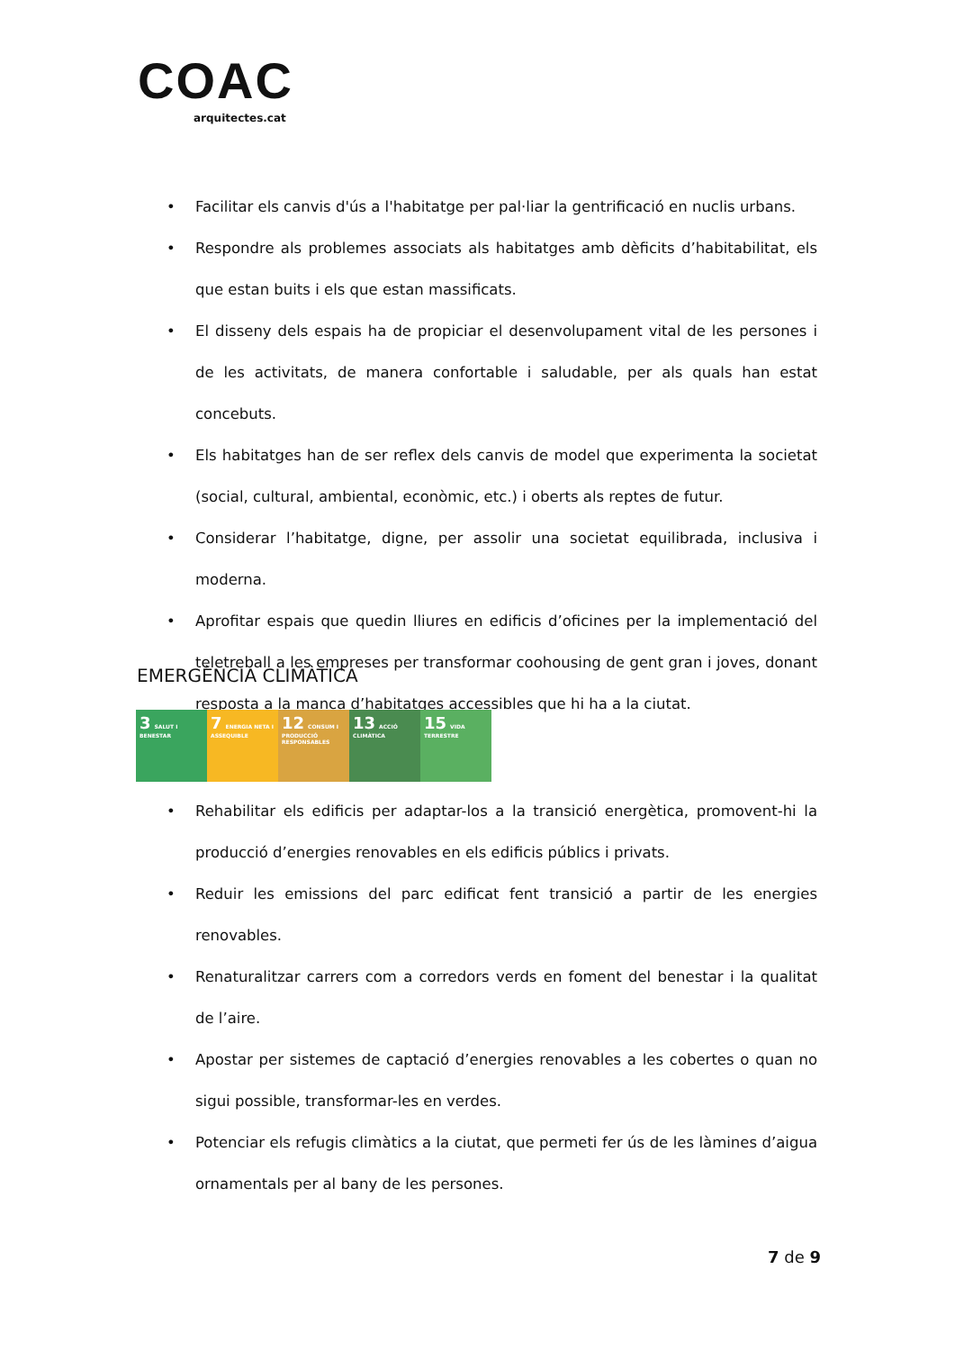COAC
arquitectes.cat
• Facilitar els canvis d'ús a l'habitatge per pal·liar la gentrificació en nuclis urbans.
• Respondre als problemes associats als habitatges amb dèficits d’habitabilitat, els que estan buits i els que estan massificats.
• El disseny dels espais ha de propiciar el desenvolupament vital de les persones i de les activitats, de manera confortable i saludable, per als quals han estat concebuts.
• Els habitatges han de ser reflex dels canvis de model que experimenta la societat (social, cultural, ambiental, econòmic, etc.) i oberts als reptes de futur.
• Considerar l’habitatge, digne, per assolir una societat equilibrada, inclusiva i moderna.
• Aprofitar espais que quedin lliures en edificis d’oficines per la implementació del teletreball a les empreses per transformar coohousing de gent gran i joves, donant resposta a la manca d’habitatges accessibles que hi ha a la ciutat.
EMERGÈNCIA CLIMÀTICA
3 SALUT I BENESTAR
7 ENERGIA NETA I ASSEQUIBLE
12 CONSUM I PRODUCCIÓ RESPONSABLES
13 ACCIÓ CLIMÀTICA
15 VIDA TERRESTRE
• Rehabilitar els edificis per adaptar-los a la transició energètica, promovent-hi la producció d’energies renovables en els edificis públics i privats.
• Reduir les emissions del parc edificat fent transició a partir de les energies renovables.
• Renaturalitzar carrers com a corredors verds en foment del benestar i la qualitat de l’aire.
• Apostar per sistemes de captació d’energies renovables a les cobertes o quan no sigui possible, transformar-les en verdes.
• Potenciar els refugis climàtics a la ciutat, que permeti fer ús de les làmines d’aigua ornamentals per al bany de les persones.
7 de 9